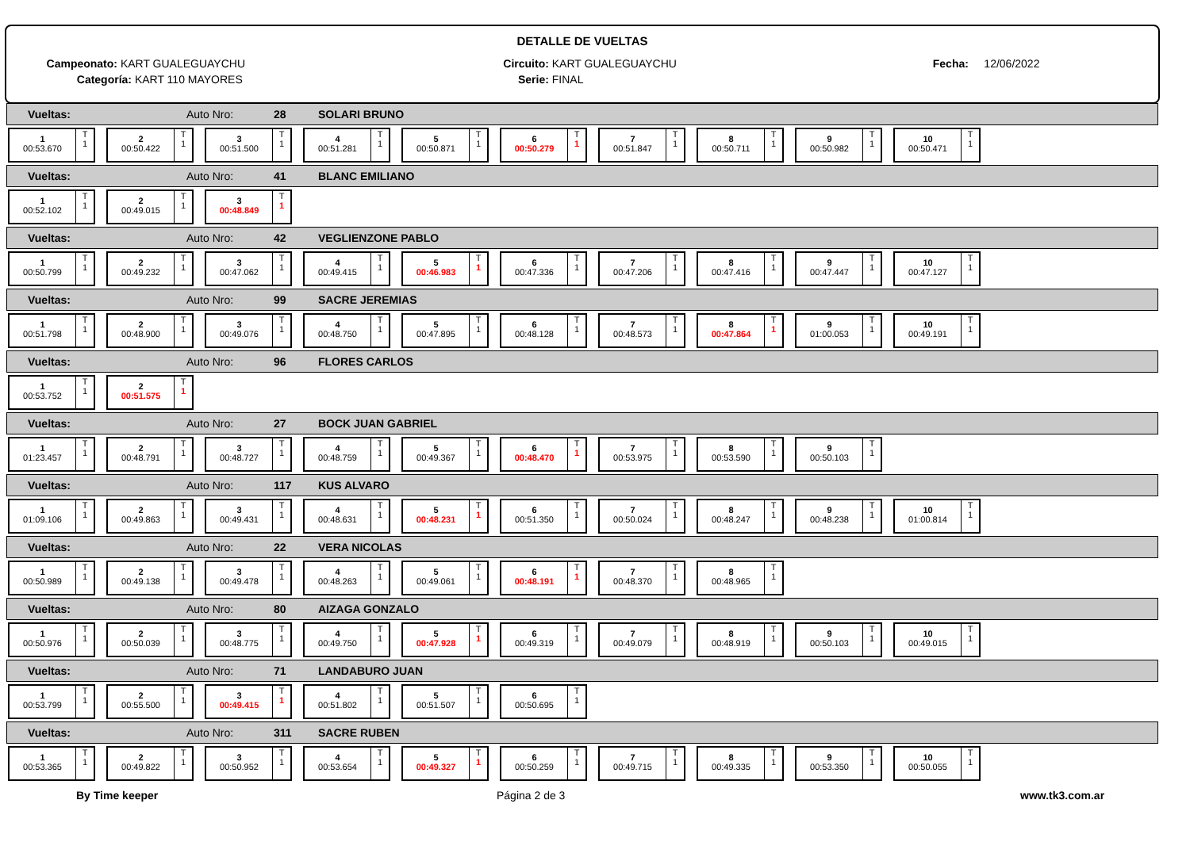DETALLE DE VUELTAS
Campeonato: KART GUALEGUAYCHU Circuito: KART GUALEGUAYCHU Fecha: 12/06/2022
Categoría: KART 110 MAYORES Serie: FINAL
Vueltas: Auto Nro: 28 SOLARI BRUNO
1
00:53.670
T
1
2
00:50.422
T
1
3
00:51.500
T
1
4
00:51.281
T
1
5
00:50.871
T
1
6
00:50.279
T
1
7
00:51.847
T
1
8
00:50.711
T
1
9
00:50.982
T
1
10
00:50.471
T
1
Vueltas: Auto Nro: 41 BLANC EMILIANO
1
00:52.102
T
1
2
00:49.015
T
1
3
00:48.849
T
1
Vueltas: Auto Nro: 42 VEGLIENZONE PABLO
1
00:50.799
T
1
2
00:49.232
T
1
3
00:47.062
T
1
4
00:49.415
T
1
5
00:46.983
T
1
6
00:47.336
T
1
7
00:47.206
T
1
8
00:47.416
T
1
9
00:47.447
T
1
10
00:47.127
T
1
Vueltas: Auto Nro: 99 SACRE JEREMIAS
1
00:51.798
T
1
2
00:48.900
T
1
3
00:49.076
T
1
4
00:48.750
T
1
5
00:47.895
T
1
6
00:48.128
T
1
7
00:48.573
T
1
8
00:47.864
T
1
9
01:00.053
T
1
10
00:49.191
T
1
Vueltas: Auto Nro: 96 FLORES CARLOS
1
00:53.752
T
1
2
00:51.575
T
1
Vueltas: Auto Nro: 27 BOCK JUAN GABRIEL
1
01:23.457
T
1
2
00:48.791
T
1
3
00:48.727
T
1
4
00:48.759
T
1
5
00:49.367
T
1
6
00:48.470
T
1
7
00:53.975
T
1
8
00:53.590
T
1
9
00:50.103
T
1
Vueltas: Auto Nro: 117 KUS ALVARO
1
01:09.106
T
1
2
00:49.863
T
1
3
00:49.431
T
1
4
00:48.631
T
1
5
00:48.231
T
1
6
00:51.350
T
1
7
00:50.024
T
1
8
00:48.247
T
1
9
00:48.238
T
1
10
01:00.814
T
1
Vueltas: Auto Nro: 22 VERA NICOLAS
1
00:50.989
T
1
2
00:49.138
T
1
3
00:49.478
T
1
4
00:48.263
T
1
5
00:49.061
T
1
6
00:48.191
T
1
7
00:48.370
T
1
8
00:48.965
T
1
Vueltas: Auto Nro: 80 AIZAGA GONZALO
1
00:50.976
T
1
2
00:50.039
T
1
3
00:48.775
T
1
4
00:49.750
T
1
5
00:47.928
T
1
6
00:49.319
T
1
7
00:49.079
T
1
8
00:48.919
T
1
9
00:50.103
T
1
10
00:49.015
T
1
Vueltas: Auto Nro: 71 LANDABURO JUAN
1
00:53.799
T
1
2
00:55.500
T
1
3
00:49.415
T
1
4
00:51.802
T
1
5
00:51.507
T
1
6
00:50.695
T
1
Vueltas: Auto Nro: 311 SACRE RUBEN
1
00:53.365
T
1
2
00:49.822
T
1
3
00:50.952
T
1
4
00:53.654
T
1
5
00:49.327
T
1
6
00:50.259
T
1
7
00:49.715
T
1
8
00:49.335
T
1
9
00:53.350
T
1
10
00:50.055
T
1
By Time keeper Página 2 de 3 www.tk3.com.ar